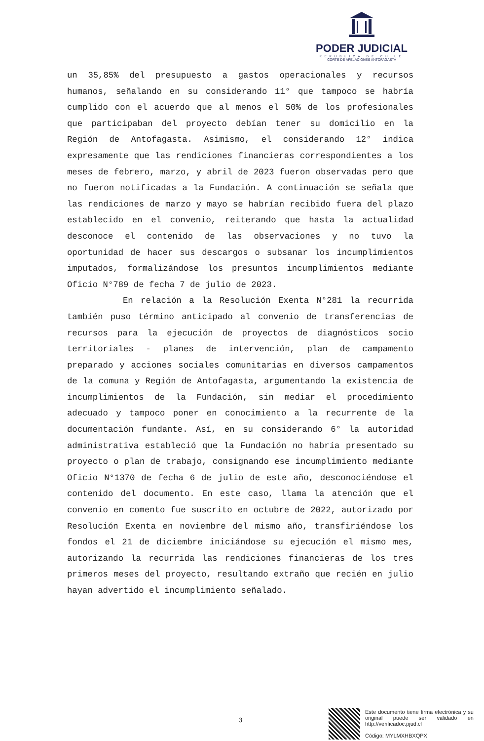PODER JUDICIAL
REPUBLICA DE CHILE
CORTE DE APELACIONES ANTOFAGASTA
un 35,85% del presupuesto a gastos operacionales y recursos humanos, señalando en su considerando 11° que tampoco se habría cumplido con el acuerdo que al menos el 50% de los profesionales que participaban del proyecto debían tener su domicilio en la Región de Antofagasta. Asimismo, el considerando 12° indica expresamente que las rendiciones financieras correspondientes a los meses de febrero, marzo, y abril de 2023 fueron observadas pero que no fueron notificadas a la Fundación. A continuación se señala que las rendiciones de marzo y mayo se habrían recibido fuera del plazo establecido en el convenio, reiterando que hasta la actualidad desconoce el contenido de las observaciones y no tuvo la oportunidad de hacer sus descargos o subsanar los incumplimientos imputados, formalizándose los presuntos incumplimientos mediante Oficio N°789 de fecha 7 de julio de 2023.
En relación a la Resolución Exenta N°281 la recurrida también puso término anticipado al convenio de transferencias de recursos para la ejecución de proyectos de diagnósticos socio territoriales - planes de intervención, plan de campamento preparado y acciones sociales comunitarias en diversos campamentos de la comuna y Región de Antofagasta, argumentando la existencia de incumplimientos de la Fundación, sin mediar el procedimiento adecuado y tampoco poner en conocimiento a la recurrente de la documentación fundante. Así, en su considerando 6° la autoridad administrativa estableció que la Fundación no habría presentado su proyecto o plan de trabajo, consignando ese incumplimiento mediante Oficio N°1370 de fecha 6 de julio de este año, desconociéndose el contenido del documento. En este caso, llama la atención que el convenio en comento fue suscrito en octubre de 2022, autorizado por Resolución Exenta en noviembre del mismo año, transfiriéndose los fondos el 21 de diciembre iniciándose su ejecución el mismo mes, autorizando la recurrida las rendiciones financieras de los tres primeros meses del proyecto, resultando extraño que recién en julio hayan advertido el incumplimiento señalado.
3
Este documento tiene firma electrónica y su original puede ser validado en http://verificadoc.pjud.cl
Código: MYLMXHBXQPX